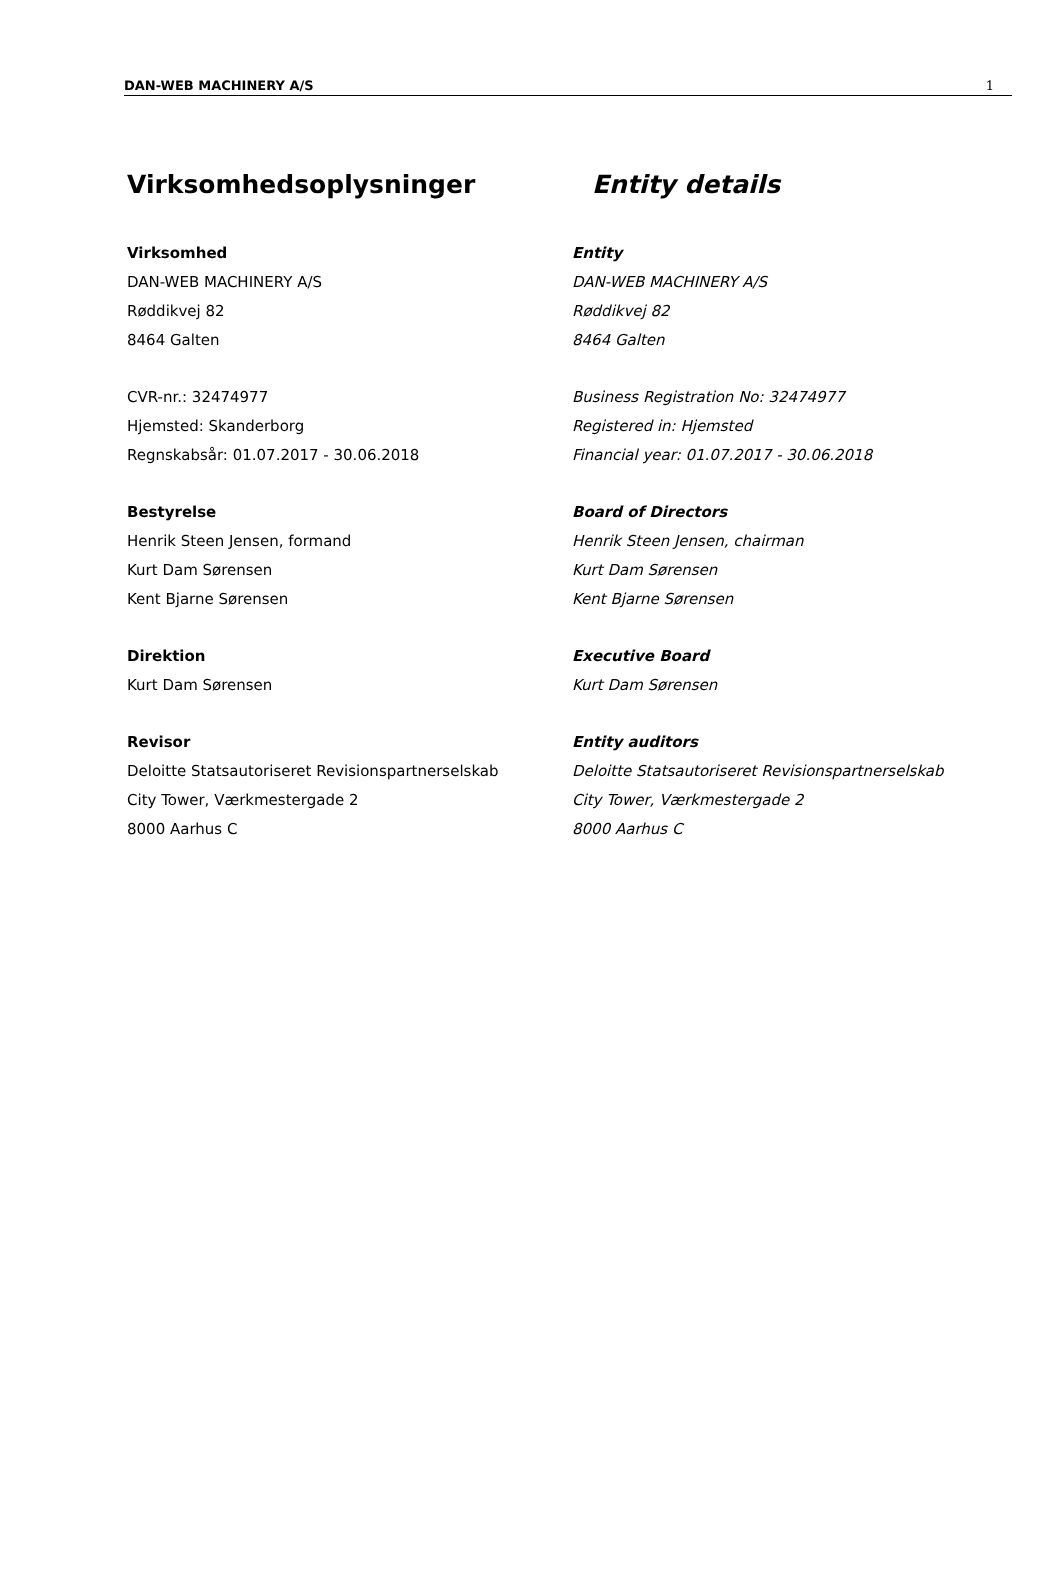DAN-WEB MACHINERY A/S 1
Virksomhedsoplysninger Entity details
Virksomhed
DAN-WEB MACHINERY A/S
Røddikvej 82
8464 Galten
Entity
DAN-WEB MACHINERY A/S
Røddikvej 82
8464 Galten
CVR-nr.: 32474977
Hjemsted: Skanderborg
Regnskabsår: 01.07.2017 - 30.06.2018
Business Registration No: 32474977
Registered in: Hjemsted
Financial year: 01.07.2017 - 30.06.2018
Bestyrelse
Henrik Steen Jensen, formand
Kurt Dam Sørensen
Kent Bjarne Sørensen
Board of Directors
Henrik Steen Jensen, chairman
Kurt Dam Sørensen
Kent Bjarne Sørensen
Direktion
Kurt Dam Sørensen
Executive Board
Kurt Dam Sørensen
Revisor
Deloitte Statsautoriseret Revisionspartnerselskab
City Tower, Værkmestergade 2
8000 Aarhus C
Entity auditors
Deloitte Statsautoriseret Revisionspartnerselskab
City Tower, Værkmestergade 2
8000 Aarhus C